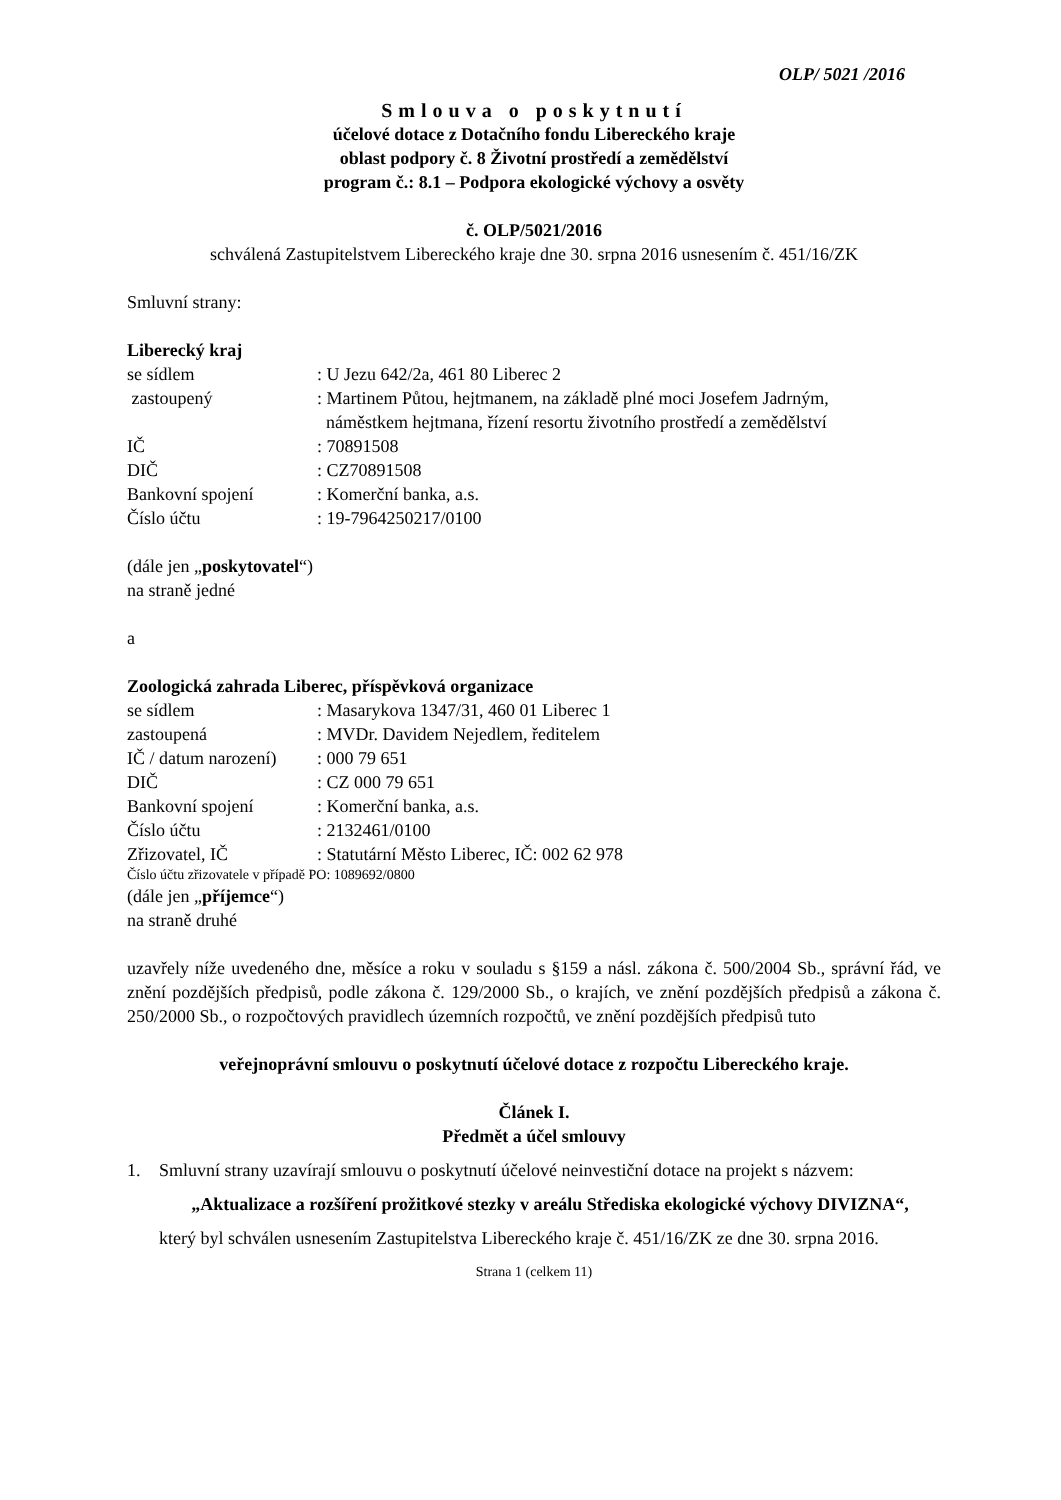OLP/ 5021 /2016
Smlouva o poskytnutí
účelové dotace z Dotačního fondu Libereckého kraje
oblast podpory č. 8 Životní prostředí a zemědělství
program č.: 8.1 – Podpora ekologické výchovy a osvěty
č. OLP/5021/2016
schválená Zastupitelstvem Libereckého kraje dne 30. srpna 2016 usnesením č. 451/16/ZK
Smluvní strany:
Liberecký kraj
se sídlem: U Jezu 642/2a, 461 80 Liberec 2
zastoupený: Martinem Půtou, hejtmanem, na základě plné moci Josefem Jadrným,
náměstkem hejtmana, řízení resortu životního prostředí a zemědělství
IČ: 70891508
DIČ: CZ70891508
Bankovní spojení: Komerční banka, a.s.
Číslo účtu: 19-7964250217/0100
(dále jen „poskytovatel“)
na straně jedné
a
Zoologická zahrada Liberec, příspěvková organizace
se sídlem: Masarykova 1347/31, 460 01 Liberec 1
zastoupená: MVDr. Davidem Nejedlem, ředitelem
IČ / datum narození): 000 79 651
DIČ: CZ 000 79 651
Bankovní spojení: Komerční banka, a.s.
Číslo účtu: 2132461/0100
Zřizovatel, IČ: Statutární Město Liberec, IČ: 002 62 978
Číslo účtu zřizovatele v případě PO: 1089692/0800
(dále jen „příjemce“)
na straně druhé
uzavřely níže uvedeného dne, měsíce a roku v souladu s §159 a násl. zákona č. 500/2004 Sb., správní řád, ve znění pozdějších předpisů, podle zákona č. 129/2000 Sb., o krajích, ve znění pozdějších předpisů a zákona č. 250/2000 Sb., o rozpočtových pravidlech územních rozpočtů, ve znění pozdějších předpisů tuto
veřejnoprávní smlouvu o poskytnutí účelové dotace z rozpočtu Libereckého kraje.
Článek I.
Předmět a účel smlouvy
1. Smluvní strany uzavírají smlouvu o poskytnutí účelové neinvestiční dotace na projekt s názvem:
„Aktualizace a rozšíření prožitkové stezky v areálu Střediska ekologické výchovy DIVIZNA“,
který byl schválen usnesením Zastupitelstva Libereckého kraje č. 451/16/ZK ze dne 30. srpna 2016.
Strana 1 (celkem 11)